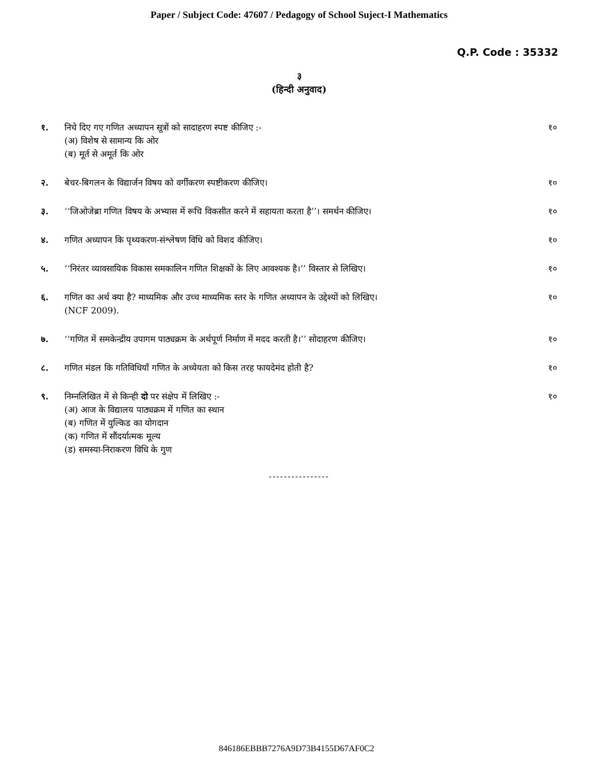Paper / Subject Code: 47607 / Pedagogy of School Suject-I Mathematics
Q.P. Code : 35332
३
(हिन्दी अनुवाद)
१. निचे दिए गए गणित अध्यापन सूत्रों को सादाहरण स्पष्ट कीजिए :-
(अ) विशेष से सामान्य कि ओर
(ब) मूर्त से अमूर्त कि ओर
१०
२. बेचर-बिगलन के विद्यार्जन विषय को वर्गीकरण स्पष्टीकरण कीजिए।
१०
३. ‘‘जिओजेब्रा गणित विषय के अभ्यास में रूचि विकसीत करने में सहायता करता है’’। समर्थन कीजिए।
१०
४. गणित अध्यापन कि पृथ्यकरण-संश्लेषण विधि को विशद कीजिए।
१०
५. ‘‘निरंतर व्यावसायिक विकास समकालिन गणित शिक्षकों के लिए आवश्यक है।’’ विस्तार से लिखिए।
१०
६. गणित का अर्थ क्या है? माध्यमिक और उच्च माध्यमिक स्तर के गणित अध्यापन के उद्देश्यों को लिखिए।
(NCF 2009).
१०
७. ‘‘गणित में समकेन्द्रीय उपागम पाठ्यक्रम के अर्थपूर्ण निर्माण में मदद करती है।’’ सोदाहरण कीजिए।
१०
८. गणित मंडल कि गतिविधियाँ गणित के अध्येयता को किस तरह फायदेमंद होती है?
१०
९. निम्नलिखित में से किन्ही दो पर संक्षेप में लिखिए :-
(अ) आज के विद्यालय पाठ्यक्रम में गणित का स्थान
(ब) गणित में युल्किड का योगदान
(क) गणित में सौंदर्यात्मक मूल्य
(ड) समस्या-निराकरण विधि के गुण
१०
----------------
846186EBBB7276A9D73B4155D67AF0C2